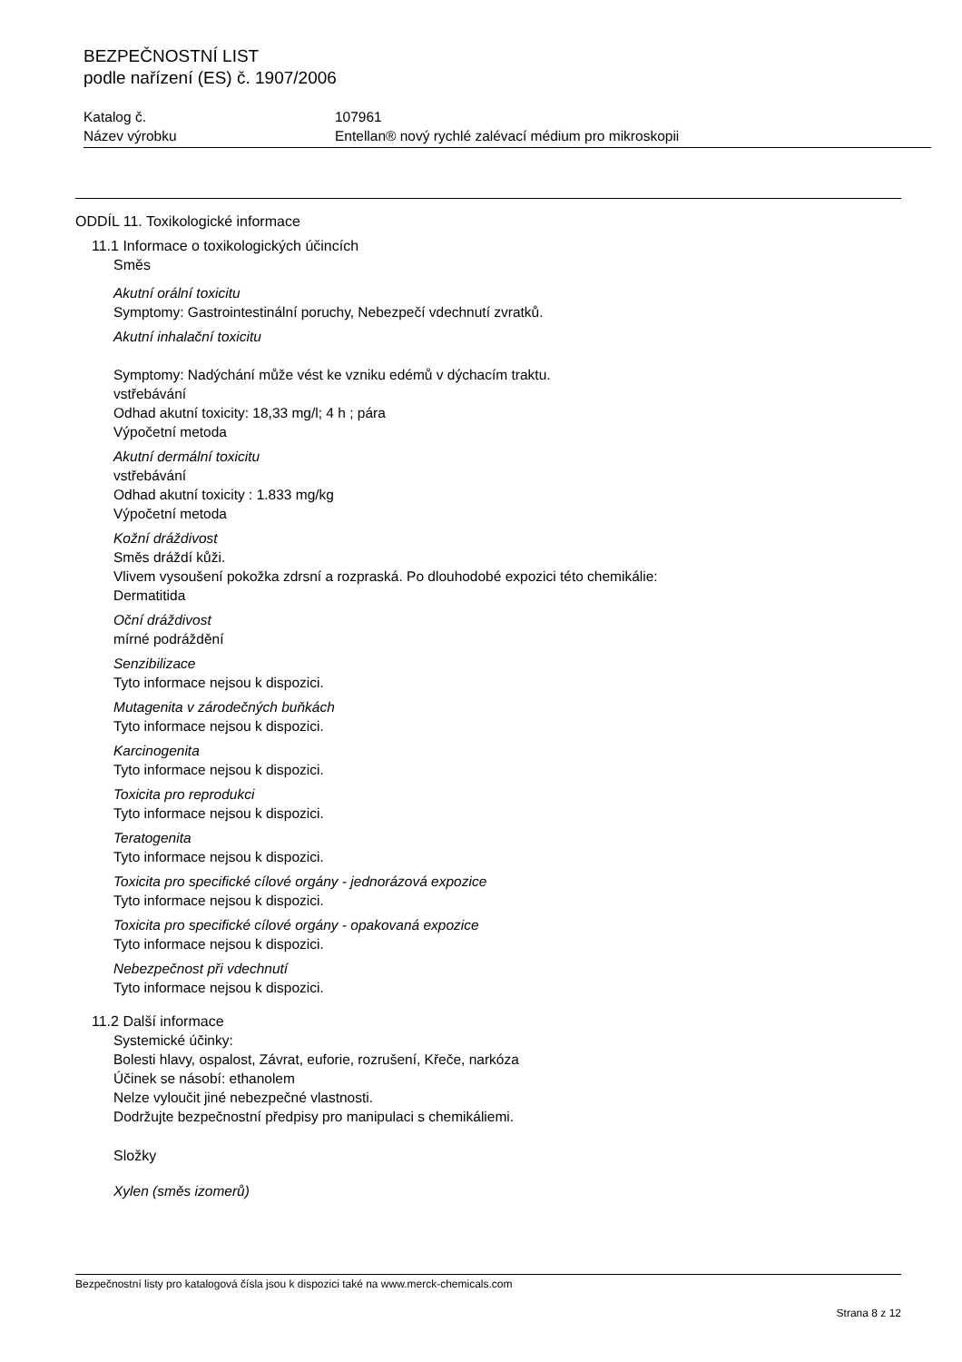BEZPEČNOSTNÍ LIST
podle nařízení (ES) č. 1907/2006
Katalog č. 107961
Název výrobku Entellan® nový rychlé zalévací médium pro mikroskopii
ODDÍL 11. Toxikologické informace
11.1 Informace o toxikologických účincích
Směs
Akutní orální toxicitu
Symptomy: Gastrointestinální poruchy, Nebezpečí vdechnutí zvratků.
Akutní inhalační toxicitu
Symptomy: Nadýchání může vést ke vzniku edémů v dýchacím traktu.
vstřebávání
Odhad akutní toxicity: 18,33 mg/l; 4 h ; pára
Výpočetní metoda
Akutní dermální toxicitu
vstřebávání
Odhad akutní toxicity : 1.833 mg/kg
Výpočetní metoda
Kožní dráždivost
Směs dráždí kůži.
Vlivem vysoušení pokožka zdrsní a rozpraská. Po dlouhodobé expozici této chemikálie:
Dermatitida
Oční dráždivost
mírné podráždění
Senzibilizace
Tyto informace nejsou k dispozici.
Mutagenita v zárodečných buňkách
Tyto informace nejsou k dispozici.
Karcinogenita
Tyto informace nejsou k dispozici.
Toxicita pro reprodukci
Tyto informace nejsou k dispozici.
Teratogenita
Tyto informace nejsou k dispozici.
Toxicita pro specifické cílové orgány - jednorázová expozice
Tyto informace nejsou k dispozici.
Toxicita pro specifické cílové orgány - opakovaná expozice
Tyto informace nejsou k dispozici.
Nebezpečnost při vdechnutí
Tyto informace nejsou k dispozici.
11.2 Další informace
Systemické účinky:
Bolesti hlavy, ospalost, Závrat, euforie, rozrušení, Křeče, narkóza
Účinek se násobí: ethanolem
Nelze vyloučit jiné nebezpečné vlastnosti.
Dodržujte bezpečnostní předpisy pro manipulaci s chemikáliemi.
Složky
Xylen (směs izomerů)
Bezpečnostní listy pro katalogová čísla jsou k dispozici také na www.merck-chemicals.com
Strana 8 z 12